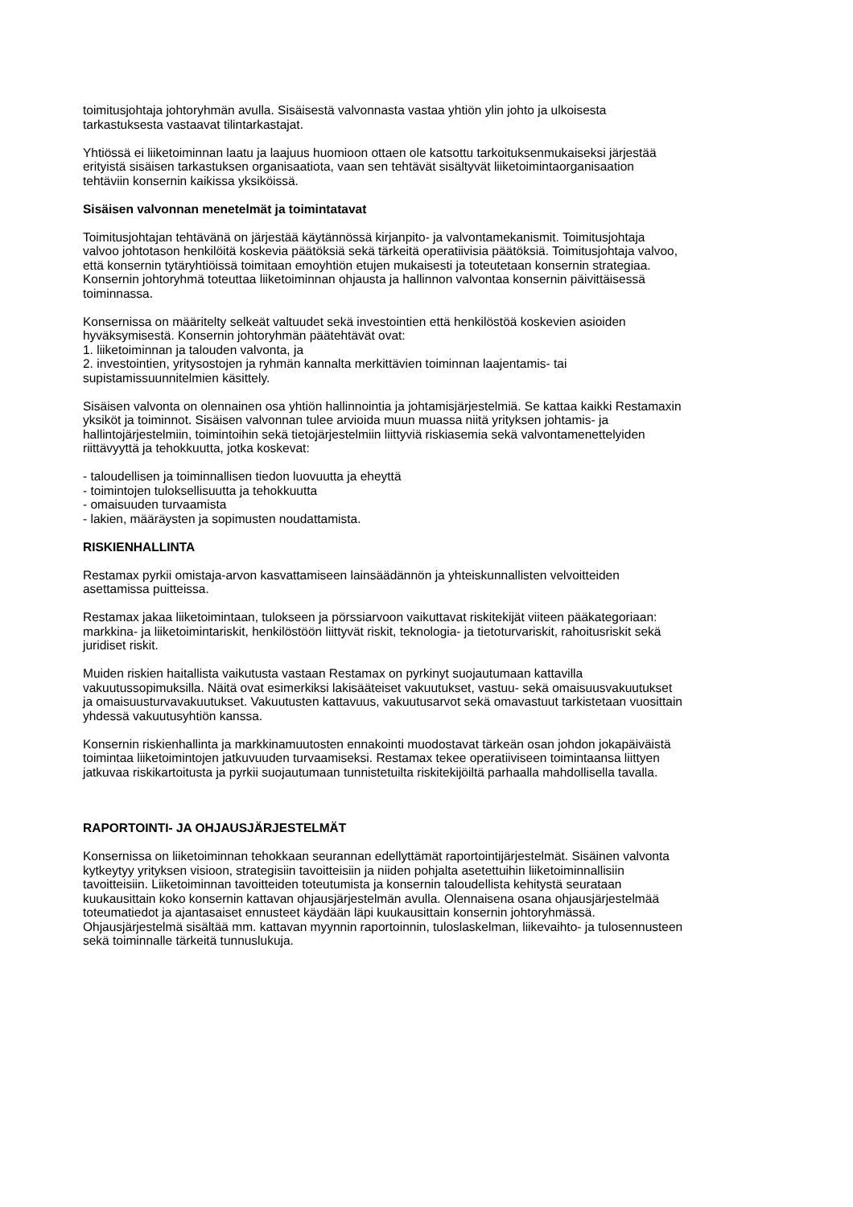toimitusjohtaja johtoryhmän avulla. Sisäisestä valvonnasta vastaa yhtiön ylin johto ja ulkoisesta
tarkastuksesta vastaavat tilintarkastajat.
Yhtiössä ei liiketoiminnan laatu ja laajuus huomioon ottaen ole katsottu tarkoituksenmukaiseksi järjestää
erityistä sisäisen tarkastuksen organisaatiota, vaan sen tehtävät sisältyvät liiketoimintaorganisaation
tehtäviin konsernin kaikissa yksiköissä.
Sisäisen valvonnan menetelmät ja toimintatavat
Toimitusjohtajan tehtävänä on järjestää käytännössä kirjanpito- ja valvontamekanismit. Toimitusjohtaja
valvoo johtotason henkilöitä koskevia päätöksiä sekä tärkeitä operatiivisia päätöksiä. Toimitusjohtaja valvoo,
että konsernin tytäryhtiöissä toimitaan emoyhtiön etujen mukaisesti ja toteutetaan konsernin strategiaa.
Konsernin johtoryhmä toteuttaa liiketoiminnan ohjausta ja hallinnon valvontaa konsernin päivittäisessä
toiminnassa.
Konsernissa on määritelty selkeät valtuudet sekä investointien että henkilöstöä koskevien asioiden
hyväksymisestä. Konsernin johtoryhmän päätehtävät ovat:
1. liiketoiminnan ja talouden valvonta, ja
2. investointien, yritysostojen ja ryhmän kannalta merkittävien toiminnan laajentamis- tai
supistamissuunnitelmien käsittely.
Sisäisen valvonta on olennainen osa yhtiön hallinnointia ja johtamisjärjestelmiä. Se kattaa kaikki Restamaxin
yksiköt ja toiminnot. Sisäisen valvonnan tulee arvioida muun muassa niitä yrityksen johtamis- ja
hallintojärjestelmiin, toimintoihin sekä tietojärjestelmiin liittyviä riskiasemia sekä valvontamenettelyiden
riittävyyttä ja tehokkuutta, jotka koskevat:
- taloudellisen ja toiminnallisen tiedon luovuutta ja eheyttä
- toimintojen tuloksellisuutta ja tehokkuutta
- omaisuuden turvaamista
- lakien, määräysten ja sopimusten noudattamista.
RISKIENHALLINTA
Restamax pyrkii omistaja-arvon kasvattamiseen lainsäädännön ja yhteiskunnallisten velvoitteiden
asettamissa puitteissa.
Restamax jakaa liiketoimintaan, tulokseen ja pörssiarvoon vaikuttavat riskitekijät viiteen pääkategoriaan:
markkina- ja liiketoimintariskit, henkilöstöön liittyvät riskit, teknologia- ja tietoturvariskit, rahoitusriskit sekä
juridiset riskit.
Muiden riskien haitallista vaikutusta vastaan Restamax on pyrkinyt suojautumaan kattavilla
vakuutussopimuksilla. Näitä ovat esimerkiksi lakisääteiset vakuutukset, vastuu- sekä omaisuusvakuutukset
ja omaisuusturvavakuutukset. Vakuutusten kattavuus, vakuutusarvot sekä omavastuut tarkistetaan vuosittain
yhdessä vakuutusyhtiön kanssa.
Konsernin riskienhallinta ja markkinamuutosten ennakointi muodostavat tärkeän osan johdon jokapäiväistä
toimintaa liiketoimintojen jatkuvuuden turvaamiseksi. Restamax tekee operatiiviseen toimintaansa liittyen
jatkuvaa riskikartoitusta ja pyrkii suojautumaan tunnistetuilta riskitekijöiltä parhaalla mahdollisella tavalla.
RAPORTOINTI- JA OHJAUSJÄRJESTELMÄT
Konsernissa on liiketoiminnan tehokkaan seurannan edellyttämät raportointijärjestelmät. Sisäinen valvonta
kytkeytyy yrityksen visioon, strategisiin tavoitteisiin ja niiden pohjalta asetettuihin liiketoiminnallisiin
tavoitteisiin. Liiketoiminnan tavoitteiden toteutumista ja konsernin taloudellista kehitystä seurataan
kuukausittain koko konsernin kattavan ohjausjärjestelmän avulla. Olennaisena osana ohjausjärjestelmää
toteumatiedot ja ajantasaiset ennusteet käydään läpi kuukausittain konsernin johtoryhmässä.
Ohjausjärjestelmä sisältää mm. kattavan myynnin raportoinnin, tuloslaskelman, liikevaihto- ja tulosennusteen
sekä toiminnalle tärkeitä tunnuslukuja.